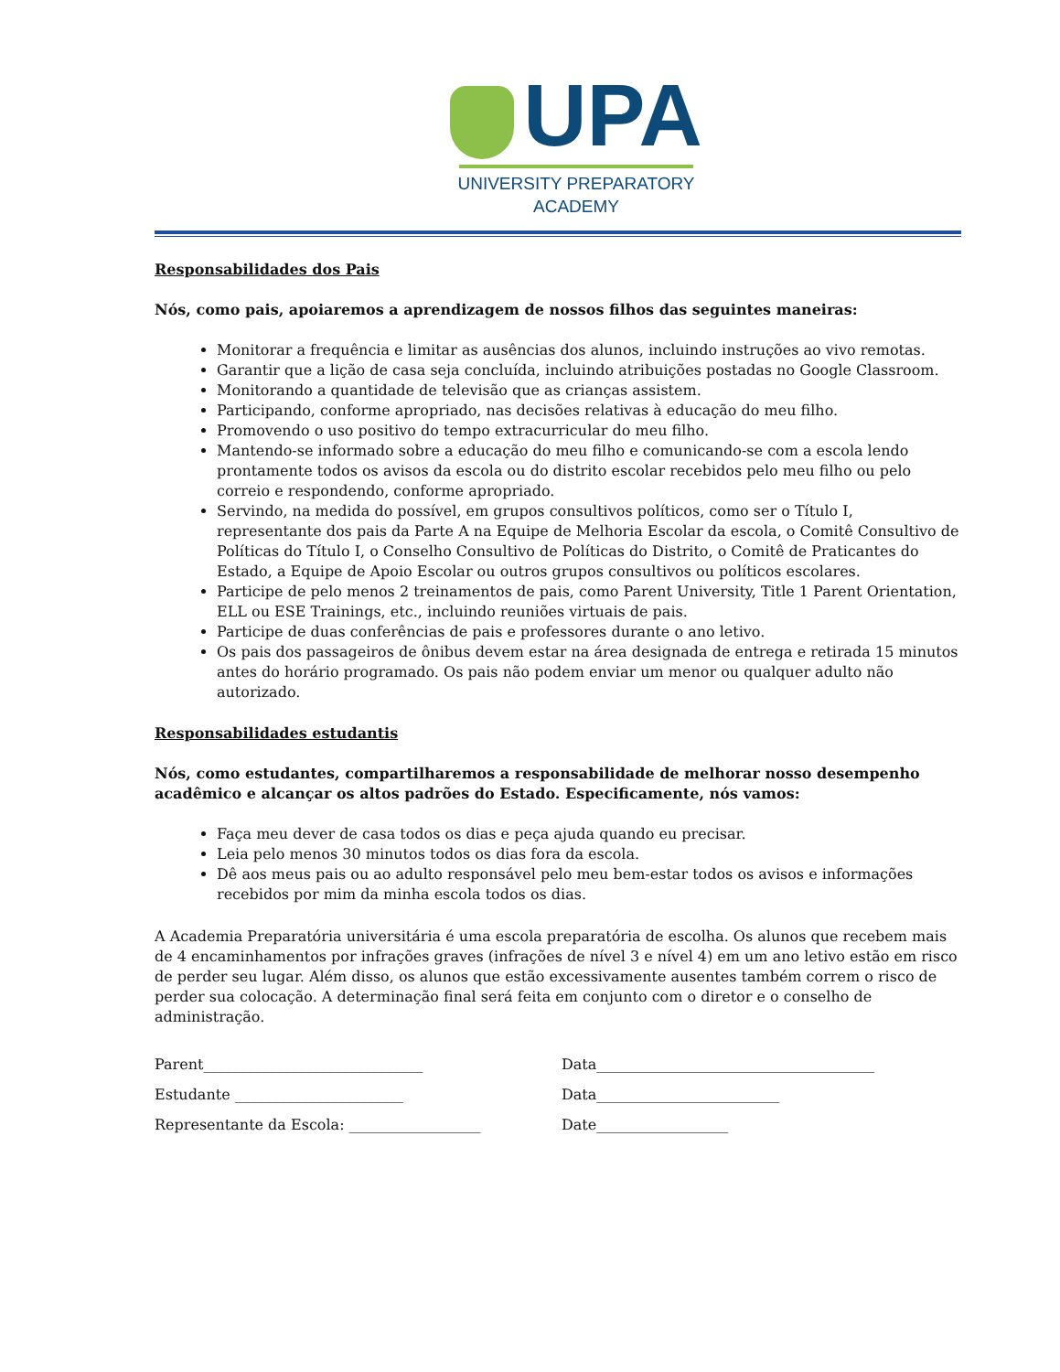UPA
UNIVERSITY PREPARATORY
ACADEMY
Responsabilidades dos Pais
Nós, como pais, apoiaremos a aprendizagem de nossos filhos das seguintes maneiras:
Monitorar a frequência e limitar as ausências dos alunos, incluindo instruções ao vivo remotas.
Garantir que a lição de casa seja concluída, incluindo atribuições postadas no Google Classroom.
Monitorando a quantidade de televisão que as crianças assistem.
Participando, conforme apropriado, nas decisões relativas à educação do meu filho.
Promovendo o uso positivo do tempo extracurricular do meu filho.
Mantendo-se informado sobre a educação do meu filho e comunicando-se com a escola lendo prontamente todos os avisos da escola ou do distrito escolar recebidos pelo meu filho ou pelo correio e respondendo, conforme apropriado.
Servindo, na medida do possível, em grupos consultivos políticos, como ser o Título I, representante dos pais da Parte A na Equipe de Melhoria Escolar da escola, o Comitê Consultivo de Políticas do Título I, o Conselho Consultivo de Políticas do Distrito, o Comitê de Praticantes do Estado, a Equipe de Apoio Escolar ou outros grupos consultivos ou políticos escolares.
Participe de pelo menos 2 treinamentos de pais, como Parent University, Title 1 Parent Orientation, ELL ou ESE Trainings, etc., incluindo reuniões virtuais de pais.
Participe de duas conferências de pais e professores durante o ano letivo.
Os pais dos passageiros de ônibus devem estar na área designada de entrega e retirada 15 minutos antes do horário programado. Os pais não podem enviar um menor ou qualquer adulto não autorizado.
Responsabilidades estudantis
Nós, como estudantes, compartilharemos a responsabilidade de melhorar nosso desempenho acadêmico e alcançar os altos padrões do Estado. Especificamente, nós vamos:
Faça meu dever de casa todos os dias e peça ajuda quando eu precisar.
Leia pelo menos 30 minutos todos os dias fora da escola.
Dê aos meus pais ou ao adulto responsável pelo meu bem-estar todos os avisos e informações recebidos por mim da minha escola todos os dias.
A Academia Preparatória universitária é uma escola preparatória de escolha. Os alunos que recebem mais de 4 encaminhamentos por infrações graves (infrações de nível 3 e nível 4) em um ano letivo estão em risco de perder seu lugar. Além disso, os alunos que estão excessivamente ausentes também correm o risco de perder sua colocação. A determinação final será feita em conjunto com o diretor e o conselho de administração.
Parent______________________________ Data______________________________________
Estudante _______________________ Data_________________________
Representante da Escola: __________________ Date__________________